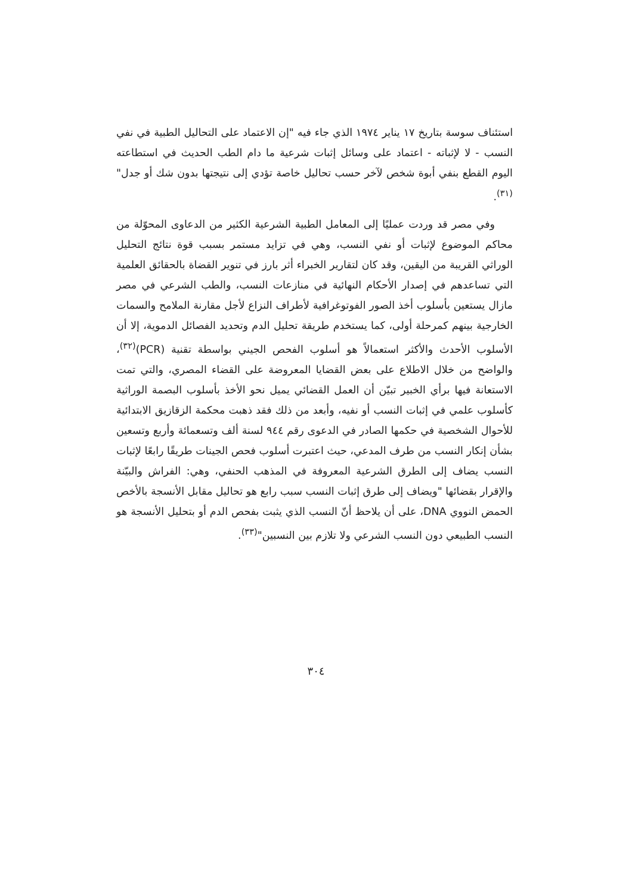استئناف سوسة بتاريخ ١٧ يناير ١٩٧٤ الذي جاء فيه "إن الاعتماد على التحاليل الطبية في نفي النسب - لا لإثباته - اعتماد على وسائل إثبات شرعية ما دام الطب الحديث في استطاعته اليوم القطع بنفي أبوة شخص لآخر حسب تحاليل خاصة تؤدي إلى نتيجتها بدون شك أو جدل"<sup>(٣١)</sup>.
وفي مصر قد وردت عمليًا إلى المعامل الطبية الشرعية الكثير من الدعاوى المحوّلة من محاكم الموضوع لإثبات أو نفي النسب، وهي في تزايد مستمر بسبب قوة نتائج التحليل الوراثي القريبة من اليقين، وقد كان لتقارير الخبراء أثر بارز في تنوير القضاة بالحقائق العلمية التي تساعدهم في إصدار الأحكام النهائية في منازعات النسب، والطب الشرعي في مصر مازال يستعين بأسلوب أخذ الصور الفوتوغرافية لأطراف النزاع لأجل مقارنة الملامح والسمات الخارجية بينهم كمرحلة أولى، كما يستخدم طريقة تحليل الدم وتحديد الفصائل الدموية، إلا أن الأسلوب الأحدث والأكثر استعمالاً هو أسلوب الفحص الجيني بواسطة تقنية (PCR)<sup>(٣٢)</sup>، والواضح من خلال الاطلاع على بعض القضايا المعروضة على القضاء المصري، والتي تمت الاستعانة فيها برأي الخبير تبيّن أن العمل القضائي يميل نحو الأخذ بأسلوب البصمة الوراثية كأسلوب علمي في إثبات النسب أو نفيه، وأبعد من ذلك فقد ذهبت محكمة الزقازيق الابتدائية للأحوال الشخصية في حكمها الصادر في الدعوى رقم ٩٤٤ لسنة ألف وتسعمائة وأربع وتسعين بشأن إنكار النسب من طرف المدعي، حيث اعتبرت أسلوب فحص الجينات طريقًا رابعًا لإثبات النسب يضاف إلى الطرق الشرعية المعروفة في المذهب الحنفي، وهي: الفراش والبيّنة والإقرار بقضائها "ويضاف إلى طرق إثبات النسب سبب رابع هو تحاليل مقابل الأنسجة بالأخص الحمض النووي DNA، على أن يلاحظ أنّ النسب الذي يثبت بفحص الدم أو بتحليل الأنسجة هو النسب الطبيعي دون النسب الشرعي ولا تلازم بين النسبين"<sup>(٣٣)</sup>.
٣٠٤